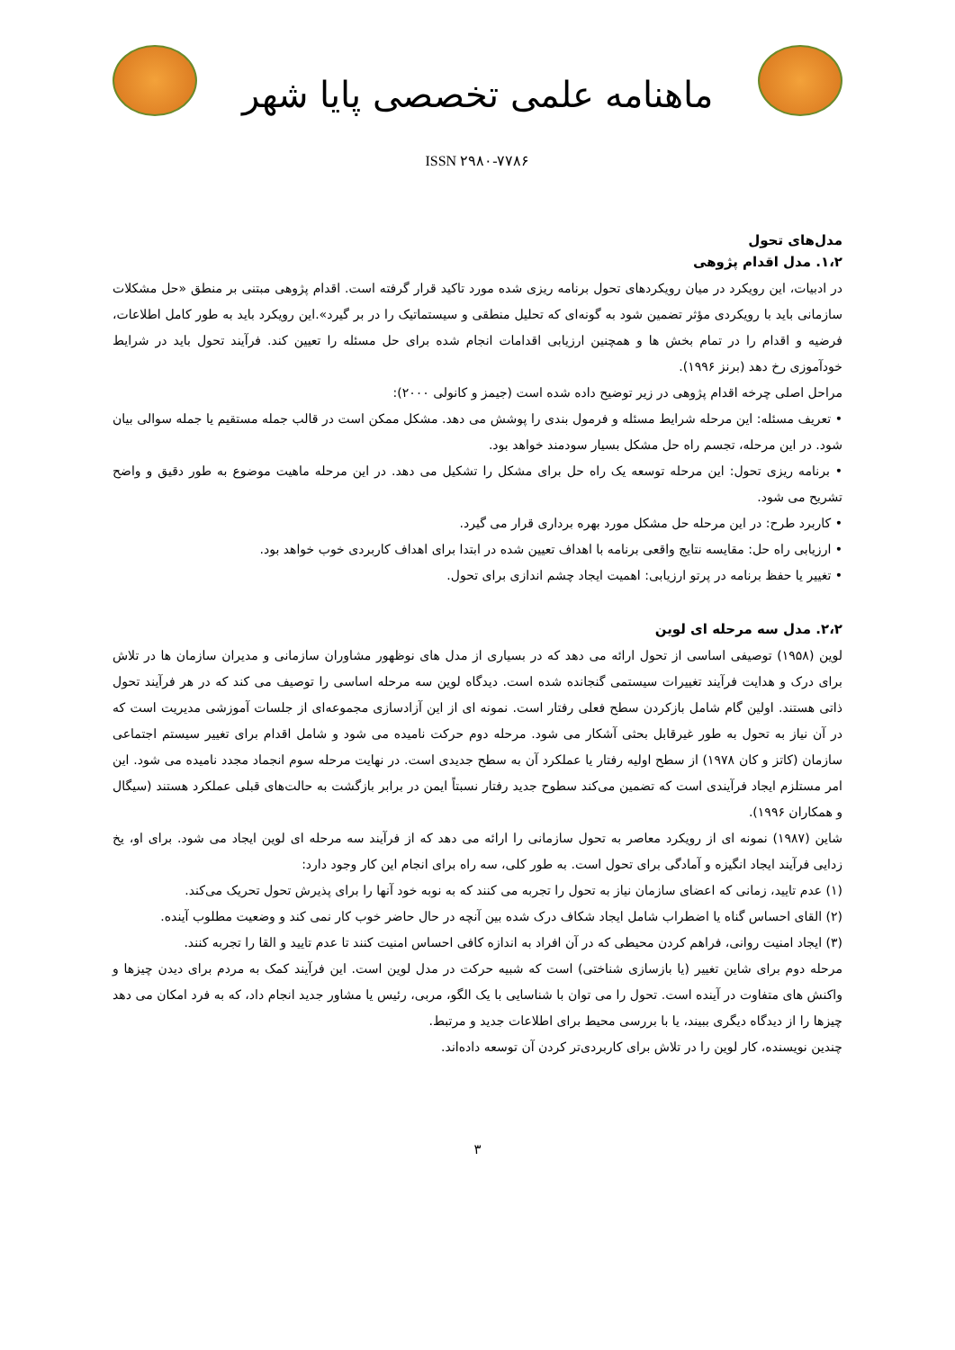ماهنامه علمی تخصصی پایا شهر
ISSN ۲۹۸۰-۷۷۸۶
مدل‌های تحول
۱،۲. مدل اقدام پژوهی
در ادبیات، این رویکرد در میان رویکردهای تحول برنامه ریزی شده مورد تاکید قرار گرفته است. اقدام پژوهی مبتنی بر منطق «حل مشکلات سازمانی باید با رویکردی مؤثر تضمین شود به گونه‌ای که تحلیل منطقی و سیستماتیک را در بر گیرد».این رویکرد باید به طور کامل اطلاعات، فرضیه و اقدام را در تمام بخش ها و همچنین ارزیابی اقدامات انجام شده برای حل مسئله را تعیین کند. فرآیند تحول باید در شرایط خودآموزی رخ دهد (برنز ۱۹۹۶).
مراحل اصلی چرخه اقدام پژوهی در زیر توضیح داده شده است (جیمز و کانولی ۲۰۰۰):
• تعریف مسئله: این مرحله شرایط مسئله و فرمول بندی را پوشش می دهد. مشکل ممکن است در قالب جمله مستقیم یا جمله سوالی بیان شود. در این مرحله، تجسم راه حل مشکل بسیار سودمند خواهد بود.
• برنامه ریزی تحول: این مرحله توسعه یک راه حل برای مشکل را تشکیل می دهد. در این مرحله ماهیت موضوع به طور دقیق و واضح تشریح می شود.
• کاربرد طرح: در این مرحله حل مشکل مورد بهره برداری قرار می گیرد.
• ارزیابی راه حل: مقایسه نتایج واقعی برنامه با اهداف تعیین شده در ابتدا برای اهداف کاربردی خوب خواهد بود.
• تغییر یا حفظ برنامه در پرتو ارزیابی: اهمیت ایجاد چشم اندازی برای تحول.
۲،۲. مدل سه مرحله ای لوین
لوین (۱۹۵۸) توصیفی اساسی از تحول ارائه می دهد که در بسیاری از مدل های نوظهور مشاوران سازمانی و مدیران سازمان ها در تلاش برای درک و هدایت فرآیند تغییرات سیستمی گنجانده شده است. دیدگاه لوین سه مرحله اساسی را توصیف می کند که در هر فرآیند تحول ذاتی هستند. اولین گام شامل بازکردن سطح فعلی رفتار است. نمونه ای از این آزادسازی مجموعه‌ای از جلسات آموزشی مدیریت است که در آن نیاز به تحول به طور غیرقابل بحثی آشکار می شود. مرحله دوم حرکت نامیده می شود و شامل اقدام برای تغییر سیستم اجتماعی سازمان (کاتز و کان ۱۹۷۸) از سطح اولیه رفتار یا عملکرد آن به سطح جدیدی است. در نهایت مرحله سوم انجماد مجدد نامیده می شود. این امر مستلزم ایجاد فرآیندی است که تضمین می‌کند سطوح جدید رفتار نسبتاً ایمن در برابر بازگشت به حالت‌های قبلی عملکرد هستند (سیگال و همکاران ۱۹۹۶).
شاین (۱۹۸۷) نمونه ای از رویکرد معاصر به تحول سازمانی را ارائه می دهد که از فرآیند سه مرحله ای لوین ایجاد می شود. برای او، یخ زدایی فرآیند ایجاد انگیزه و آمادگی برای تحول است. به طور کلی، سه راه برای انجام این کار وجود دارد:
(۱) عدم تایید، زمانی که اعضای سازمان نیاز به تحول را تجربه می کنند که به نوبه خود آنها را برای پذیرش تحول تحریک می‌کند.
(۲) القای احساس گناه یا اضطراب شامل ایجاد شکاف درک شده بین آنچه در حال حاضر خوب کار نمی کند و وضعیت مطلوب آینده.
(۳) ایجاد امنیت روانی، فراهم کردن محیطی که در آن افراد به اندازه کافی احساس امنیت کنند تا عدم تایید و القا را تجربه کنند.
مرحله دوم برای شاین تغییر (یا بازسازی شناختی) است که شبیه حرکت در مدل لوین است. این فرآیند کمک به مردم برای دیدن چیزها و واکنش های متفاوت در آینده است. تحول را می توان با شناسایی با یک الگو، مربی، رئیس یا مشاور جدید انجام داد، که به فرد امکان می دهد چیزها را از دیدگاه دیگری ببیند، یا با بررسی محیط برای اطلاعات جدید و مرتبط.
چندین نویسنده، کار لوین را در تلاش برای کاربردی‌تر کردن آن توسعه داده‌اند.
۳